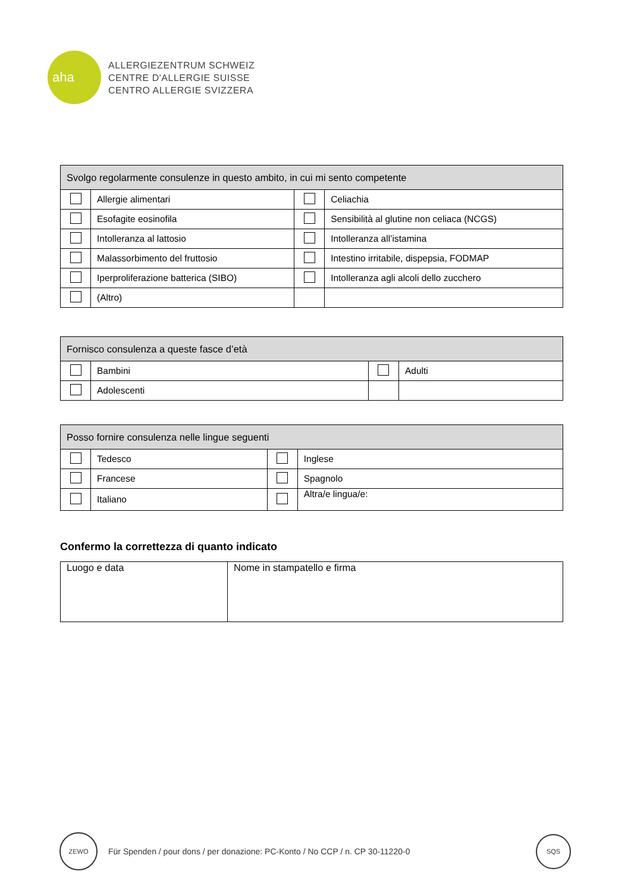aha
ALLERGIEZENTRUM SCHWEIZ
CENTRE D'ALLERGIE SUISSE
CENTRO ALLERGIE SVIZZERA
| Svolgo regolarmente consulenze in questo ambito, in cui mi sento competente | | | |
| --- | --- | --- | --- |
| | Allergie alimentari | | Celiachia |
| | Esofagite eosinofila | | Sensibilità al glutine non celiaca (NCGS) |
| | Intolleranza al lattosio | | Intolleranza all’istamina |
| | Malassorbimento del fruttosio | | Intestino irritabile, dispepsia, FODMAP |
| | Iperproliferazione batterica (SIBO) | | Intolleranza agli alcoli dello zucchero |
| | (Altro) | | |
| Fornisco consulenza a queste fasce d’età | | | |
| --- | --- | --- | --- |
| | Bambini | | Adulti |
| | Adolescenti | | |
| Posso fornire consulenza nelle lingue seguenti | | | |
| --- | --- | --- | --- |
| | Tedesco | | Inglese |
| | Francese | | Spagnolo |
| | Italiano | | Altra/e lingua/e: |
Confermo la correttezza di quanto indicato
| Luogo e data | Nome in stampatello e firma |
ZEWO
Für Spenden / pour dons / per donazione: PC-Konto / No CCP / n. CP 30-11220-0
SQS